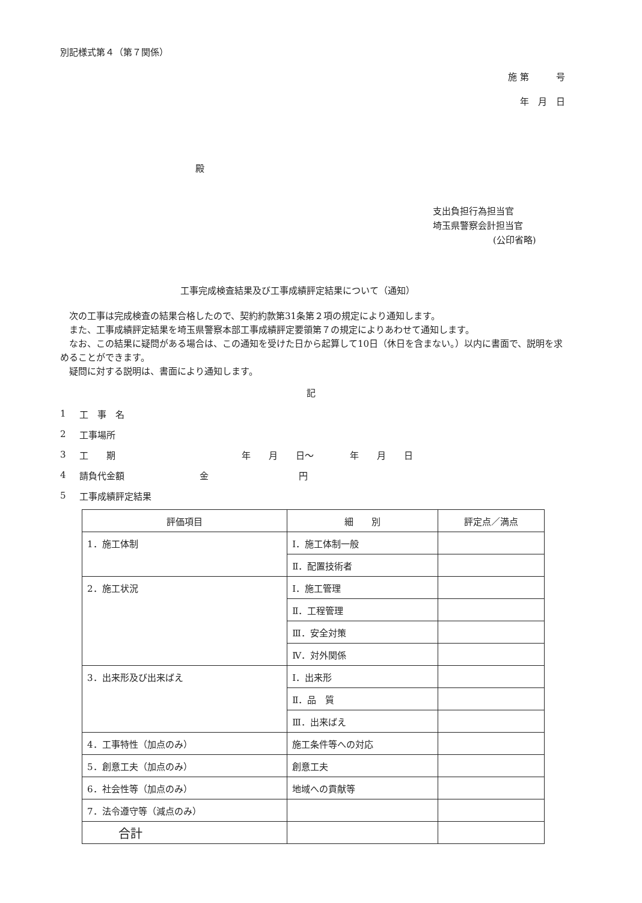別記様式第４（第７関係）
施 第　　　号
年　月　日
殿
支出負担行為担当官
埼玉県警察会計担当官
(公印省略)
工事完成検査結果及び工事成績評定結果について（通知）
　次の工事は完成検査の結果合格したので、契約約款第31条第２項の規定により通知します。
　また、工事成績評定結果を埼玉県警察本部工事成績評定要領第７の規定によりあわせて通知します。
　なお、この結果に疑問がある場合は、この通知を受けた日から起算して10日（休日を含まない。）以内に書面で、説明を求めることができます。
　疑問に対する説明は、書面により通知します。
記
1 工　事　名
2 工事場所
3 工　　期 年　　月　　日～　　　　年　　月　　日
4 請負代金額 金　　　　　　　　　　円
5 工事成績評定結果
| 評価項目 | 細 別 | 評定点／満点 |
| --- | --- | --- |
| 1．施工体制 | Ⅰ．施工体制一般 | |
| | Ⅱ．配置技術者 | |
| 2．施工状況 | Ⅰ．施工管理 | |
| | Ⅱ．工程管理 | |
| | Ⅲ．安全対策 | |
| | Ⅳ．対外関係 | |
| 3．出来形及び出来ばえ | Ⅰ．出来形 | |
| | Ⅱ．品 質 | |
| | Ⅲ．出来ばえ | |
| 4．工事特性（加点のみ） | 施工条件等への対応 | |
| 5．創意工夫（加点のみ） | 創意工夫 | |
| 6．社会性等（加点のみ） | 地域への貢献等 | |
| 7．法令遵守等（減点のみ） | | |
| 合計 | | |